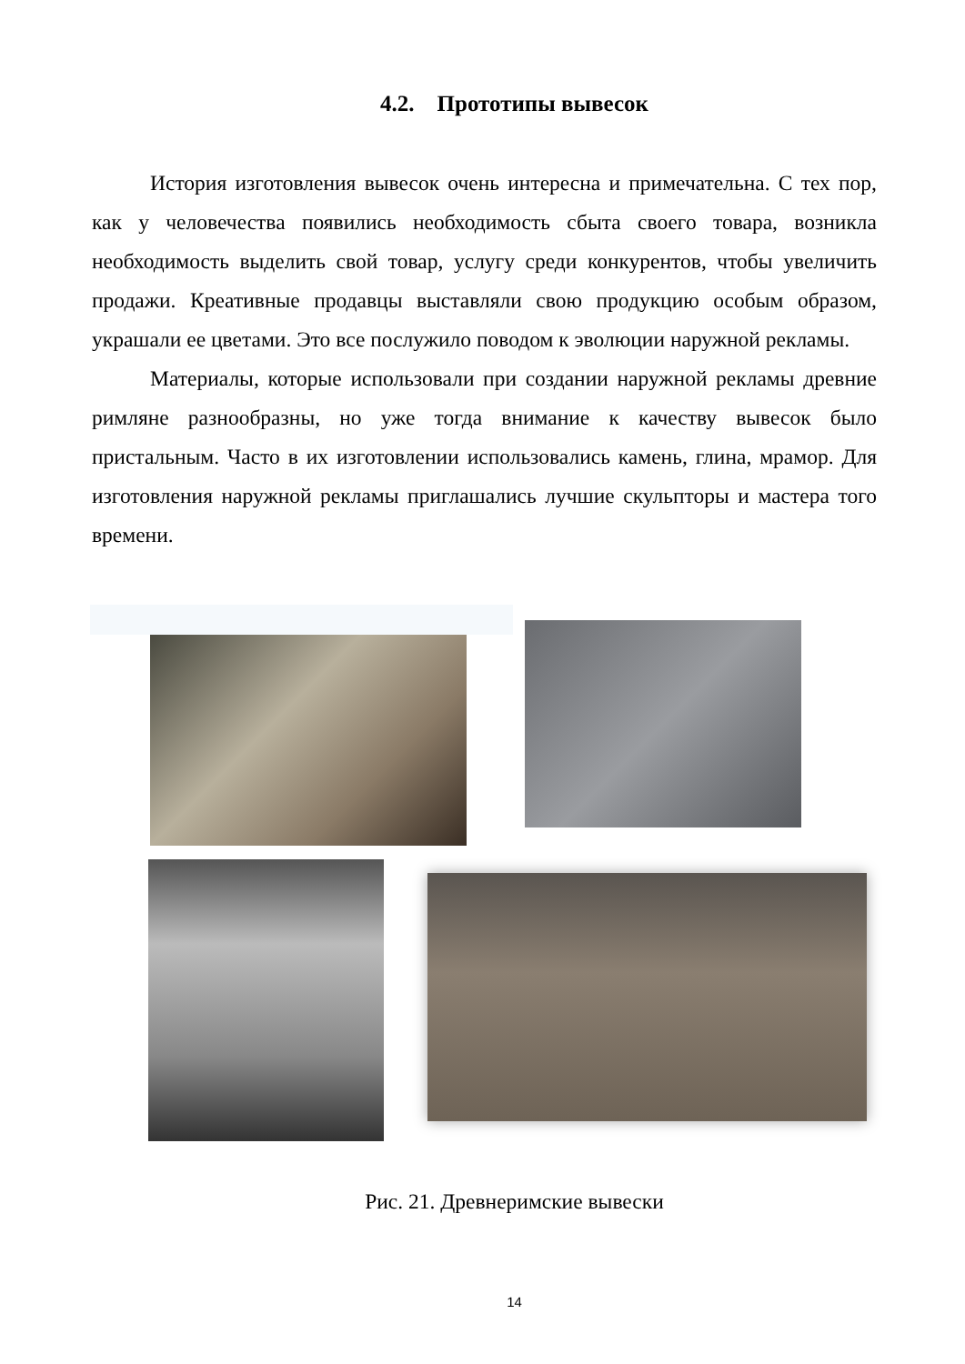4.2. Прототипы вывесок
История изготовления вывесок очень интересна и примечательна. С тех пор, как у человечества появились необходимость сбыта своего товара, возникла необходимость выделить свой товар, услугу среди конкурентов, чтобы увеличить продажи. Креативные продавцы выставляли свою продукцию особым образом, украшали ее цветами. Это все послужило поводом к эволюции наружной рекламы.
Материалы, которые использовали при создании наружной рекламы древние римляне разнообразны, но уже тогда внимание к качеству вывесок было пристальным. Часто в их изготовлении использовались камень, глина, мрамор. Для изготовления наружной рекламы приглашались лучшие скульпторы и мастера того времени.
Рис. 21. Древнеримские вывески
14